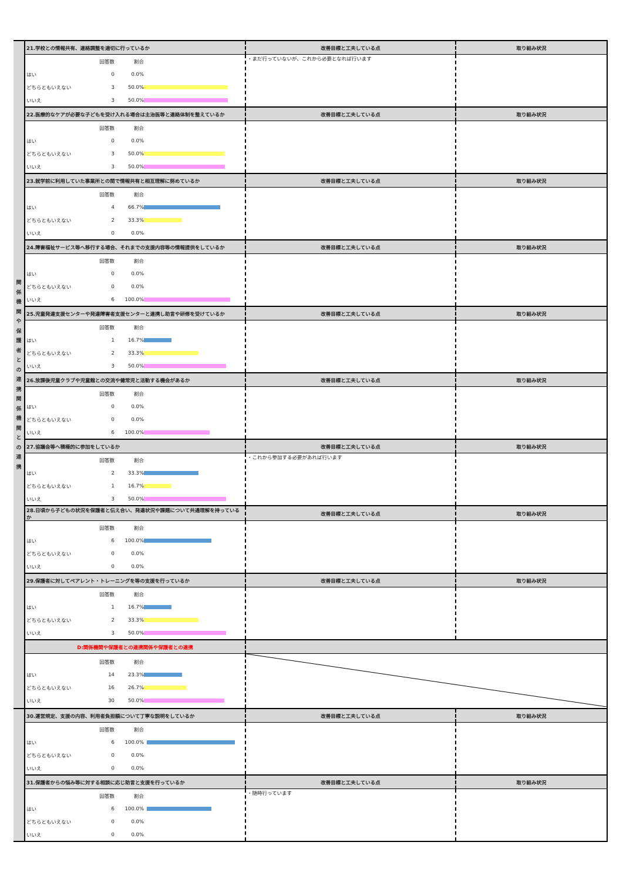| 関 係 機 関 や 保 護 者 と の 連 携 関 係 機 関 と の 連 携 | 21.学校との情報共有、連絡調整を適切に行っているか | 改善目標と工夫している点 | 取り組み状況 |
| | 回答数 割合 はい 0 0.0% どちらともいえない 3 50.0% いいえ 3 50.0% | ・まだ行っていないが、これから必要となれば行います | |
| | 22.医療的なケアが必要な子どもを受け入れる場合は主治医等と連絡体制を整えているか | 改善目標と工夫している点 | 取り組み状況 |
| | 回答数 割合 はい 0 0.0% どちらともいえない 3 50.0% いいえ 3 50.0% | | |
| | 23.就学前に利用していた事業所との間で情報共有と相互理解に努めているか | 改善目標と工夫している点 | 取り組み状況 |
| | 回答数 割合 はい 4 66.7% どちらともいえない 2 33.3% いいえ 0 0.0% | | |
| | 24.障害福祉サービス等へ移行する場合、それまでの支援内容等の情報提供をしているか | 改善目標と工夫している点 | 取り組み状況 |
| | 回答数 割合 はい 0 0.0% どちらともいえない 0 0.0% いいえ 6 100.0% | | |
| | 25.児童発達支援センターや発達障害者支援センターと連携し助言や研修を受けているか | 改善目標と工夫している点 | 取り組み状況 |
| | 回答数 割合 はい 1 16.7% どちらともいえない 2 33.3% いいえ 3 50.0% | | |
| | 26.放課後児童クラブや児童館との交流や健常児と活動する機会があるか | 改善目標と工夫している点 | 取り組み状況 |
| | 回答数 割合 はい 0 0.0% どちらともいえない 0 0.0% いいえ 6 100.0% | | |
| | 27.協議会等へ積極的に参加をしているか | 改善目標と工夫している点 | 取り組み状況 |
| | 回答数 割合 はい 2 33.3% どちらともいえない 1 16.7% いいえ 3 50.0% | ・これから参加する必要があれば行います | |
| | 28.日頃から子どもの状況を保護者と伝え合い、発達状況や課題について共通理解を持っているか | 改善目標と工夫している点 | 取り組み状況 |
| | 回答数 割合 はい 6 100.0% どちらともいえない 0 0.0% いいえ 0 0.0% | | |
| | 29.保護者に対してペアレント・トレーニングを等の支援を行っているか | 改善目標と工夫している点 | 取り組み状況 |
| | 回答数 割合 はい 1 16.7% どちらともいえない 2 33.3% いいえ 3 50.0% | | |
| | D:関係機関や保護者との連携関係や保護者との連携 | | |
| | 回答数 割合 はい 14 23.3% どちらともいえない 16 26.7% いいえ 30 50.0% | | |
| | 30.運営規定、支援の内容、利用者負担額について丁寧な説明をしているか | 改善目標と工夫している点 | 取り組み状況 |
| | 回答数 割合 はい 6 100.0% どちらともいえない 0 0.0% いいえ 0 0.0% | | |
| | 31.保護者からの悩み等に対する相談に応じ助言と支援を行っているか | 改善目標と工夫している点 | 取り組み状況 |
| | 回答数 割合 はい 6 100.0% どちらともいえない 0 0.0% いいえ 0 0.0% | ・随時行っています | |